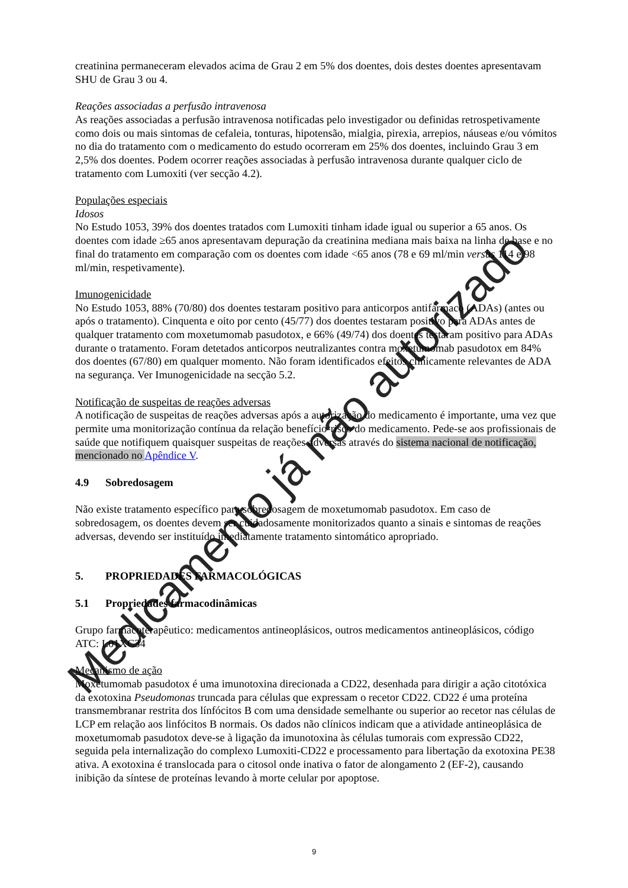creatinina permaneceram elevados acima de Grau 2 em 5% dos doentes, dois destes doentes apresentavam SHU de Grau 3 ou 4.
Reações associadas a perfusão intravenosa
As reações associadas a perfusão intravenosa notificadas pelo investigador ou definidas retrospetivamente como dois ou mais sintomas de cefaleia, tonturas, hipotensão, mialgia, pirexia, arrepios, náuseas e/ou vómitos no dia do tratamento com o medicamento do estudo ocorreram em 25% dos doentes, incluindo Grau 3 em 2,5% dos doentes. Podem ocorrer reações associadas à perfusão intravenosa durante qualquer ciclo de tratamento com Lumoxiti (ver secção 4.2).
Populações especiais
Idosos
No Estudo 1053, 39% dos doentes tratados com Lumoxiti tinham idade igual ou superior a 65 anos. Os doentes com idade ≥65 anos apresentavam depuração da creatinina mediana mais baixa na linha de base e no final do tratamento em comparação com os doentes com idade <65 anos (78 e 69 ml/min versus 114 e 98 ml/min, respetivamente).
Imunogenicidade
No Estudo 1053, 88% (70/80) dos doentes testaram positivo para anticorpos antifármaco (ADAs) (antes ou após o tratamento). Cinquenta e oito por cento (45/77) dos doentes testaram positivo para ADAs antes de qualquer tratamento com moxetumomab pasudotox, e 66% (49/74) dos doentes testaram positivo para ADAs durante o tratamento. Foram detetados anticorpos neutralizantes contra moxetumomab pasudotox em 84% dos doentes (67/80) em qualquer momento. Não foram identificados efeitos clinicamente relevantes de ADA na segurança. Ver Imunogenicidade na secção 5.2.
Notificação de suspeitas de reações adversas
A notificação de suspeitas de reações adversas após a autorização do medicamento é importante, uma vez que permite uma monitorização contínua da relação benefício-risco do medicamento. Pede-se aos profissionais de saúde que notifiquem quaisquer suspeitas de reações adversas através do sistema nacional de notificação, mencionado no Apêndice V.
4.9 Sobredosagem
Não existe tratamento específico para sobredosagem de moxetumomab pasudotox. Em caso de sobredosagem, os doentes devem ser cuidadosamente monitorizados quanto a sinais e sintomas de reações adversas, devendo ser instituído imediatamente tratamento sintomático apropriado.
5. PROPRIEDADES FARMACOLÓGICAS
5.1 Propriedades farmacodinâmicas
Grupo farmacoterapêutico: medicamentos antineoplásicos, outros medicamentos antineoplásicos, código ATC: L01XC34
Mecanismo de ação
Moxetumomab pasudotox é uma imunotoxina direcionada a CD22, desenhada para dirigir a ação citotóxica da exotoxina Pseudomonas truncada para células que expressam o recetor CD22. CD22 é uma proteína transmembranar restrita dos línfócitos B com uma densidade semelhante ou superior ao recetor nas células de LCP em relação aos linfócitos B normais. Os dados não clínicos indicam que a atividade antineoplásica de moxetumomab pasudotox deve-se à ligação da imunotoxina às células tumorais com expressão CD22, seguida pela internalização do complexo Lumoxiti-CD22 e processamento para libertação da exotoxina PE38 ativa. A exotoxina é translocada para o citosol onde inativa o fator de alongamento 2 (EF-2), causando inibição da síntese de proteínas levando à morte celular por apoptose.
Medicamento já não autorizado
9